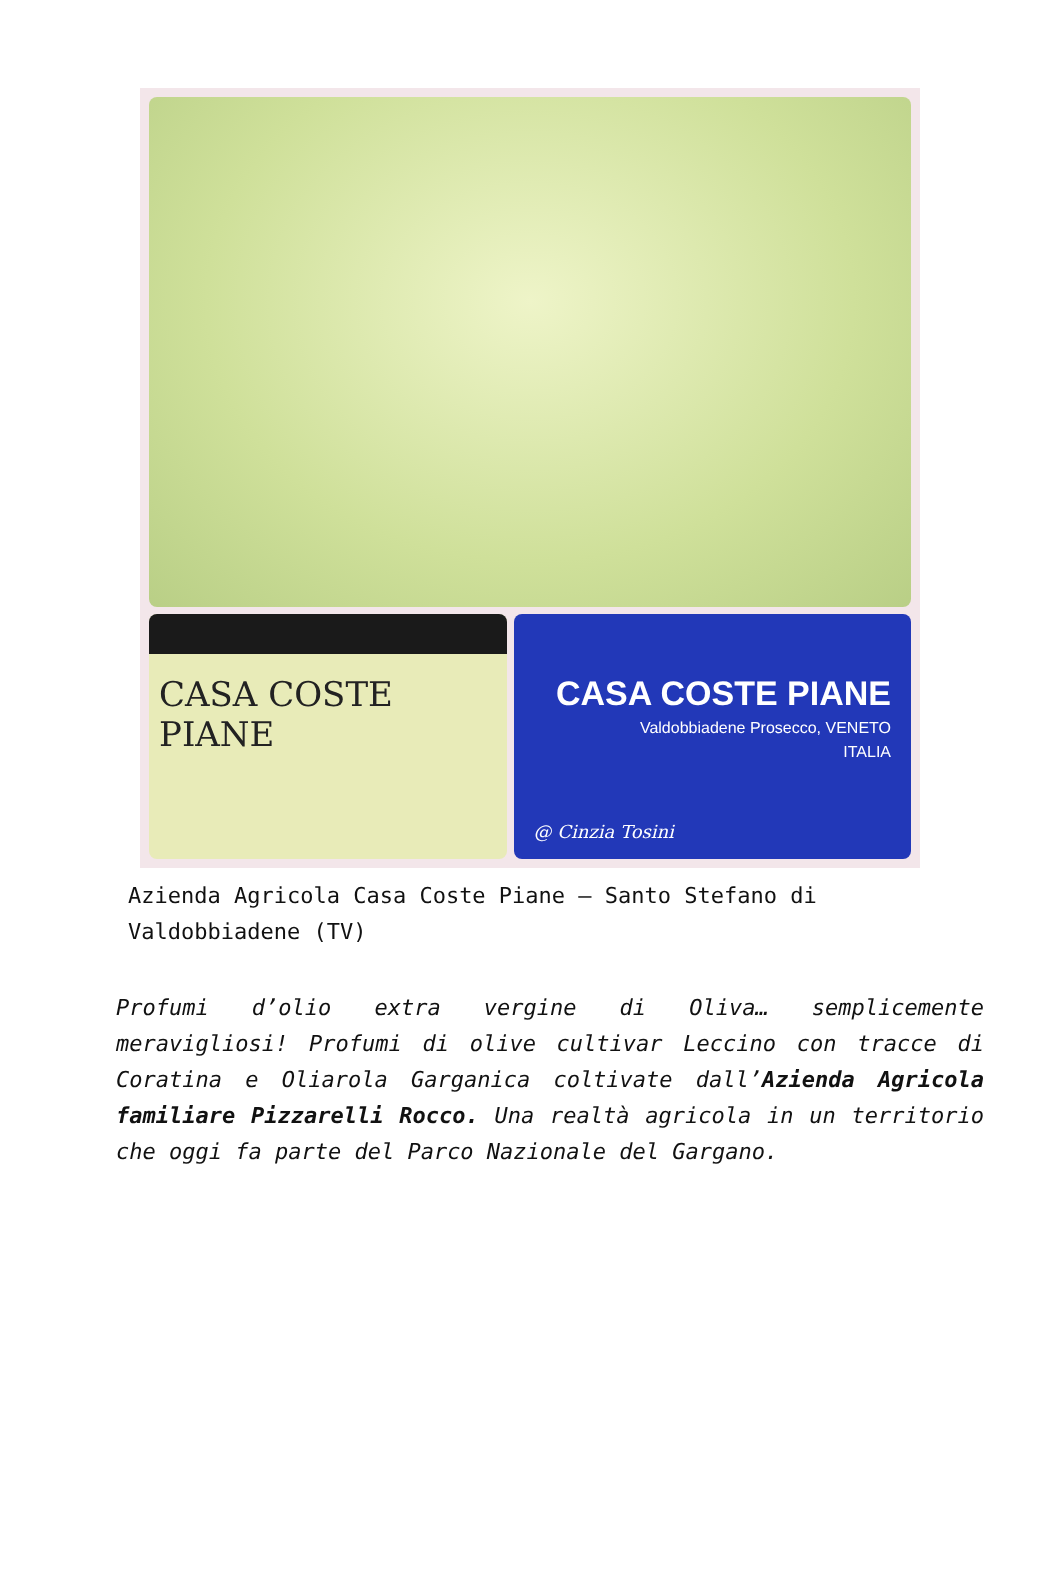CASA COSTE PIANE
CASA COSTE PIANE
Valdobbiadene Prosecco, VENETO
ITALIA
@ Cinzia Tosini
Azienda Agricola Casa Coste Piane – Santo Stefano di Valdobbiadene (TV)
Profumi d’olio extra vergine di Oliva… semplicemente meravigliosi! Profumi di olive cultivar Leccino con tracce di Coratina e Oliarola Garganica coltivate dall’Azienda Agricola familiare Pizzarelli Rocco. Una realtà agricola in un territorio che oggi fa parte del Parco Nazionale del Gargano.